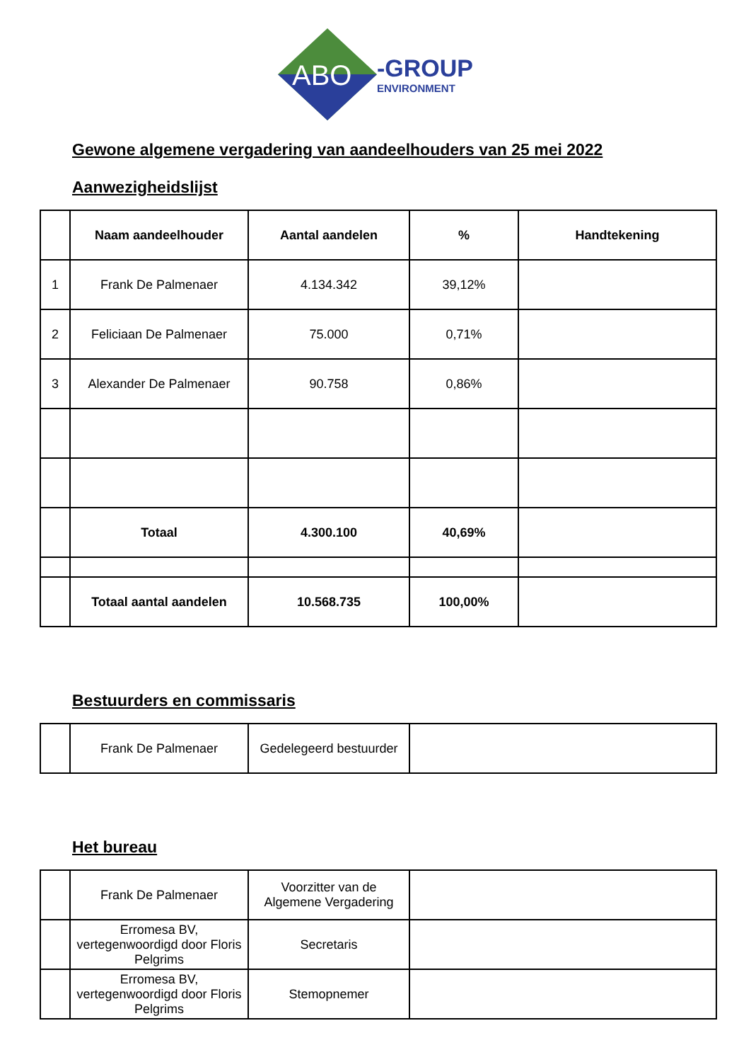ABO
-GROUP
ENVIRONMENT
Gewone algemene vergadering van aandeelhouders van 25 mei 2022
Aanwezigheidslijst
| | Naam aandeelhouder | Aantal aandelen | % | Handtekening |
| --- | --- | --- | --- | --- |
| 1 | Frank De Palmenaer | 4.134.342 | 39,12% | |
| 2 | Feliciaan De Palmenaer | 75.000 | 0,71% | |
| 3 | Alexander De Palmenaer | 90.758 | 0,86% | |
| | Totaal | 4.300.100 | 40,69% | |
| | Totaal aantal aandelen | 10.568.735 | 100,00% | |
Bestuurders en commissaris
| | Frank De Palmenaer | Gedelegeerd bestuurder | |
Het bureau
| | Frank De Palmenaer | Voorzitter van de Algemene Vergadering | |
| | Erromesa BV, vertegenwoordigd door Floris Pelgrims | Secretaris | |
| | Erromesa BV, vertegenwoordigd door Floris Pelgrims | Stemopnemer | |